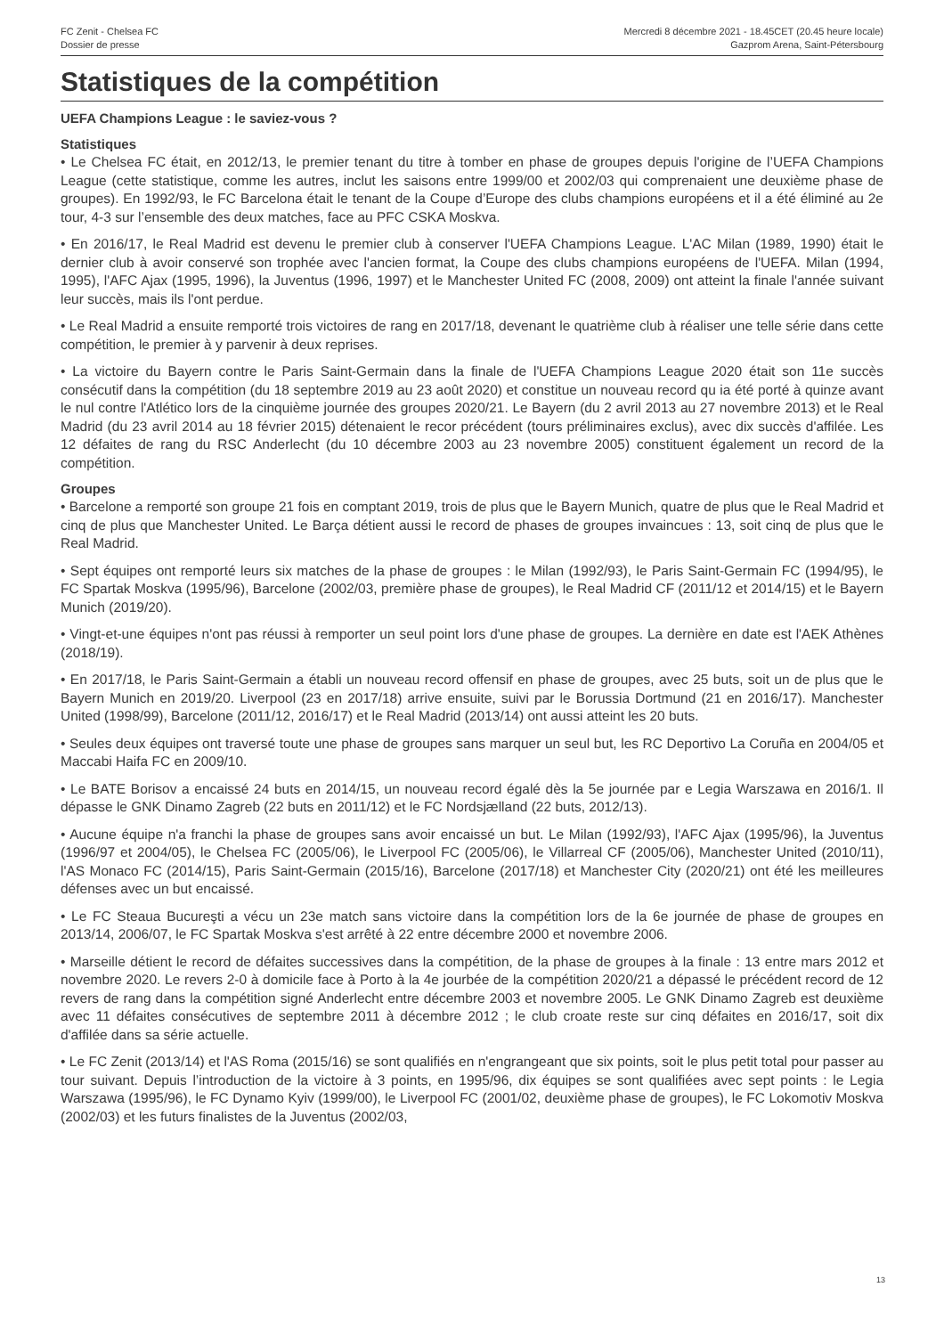FC Zenit - Chelsea FC
Dossier de presse
Mercredi 8 décembre 2021 - 18.45CET (20.45 heure locale)
Gazprom Arena, Saint-Pétersbourg
Statistiques de la compétition
UEFA Champions League : le saviez-vous ?
Statistiques
• Le Chelsea FC était, en 2012/13, le premier tenant du titre à tomber en phase de groupes depuis l'origine de l’UEFA Champions League (cette statistique, comme les autres, inclut les saisons entre 1999/00 et 2002/03 qui comprenaient une deuxième phase de groupes). En 1992/93, le FC Barcelona était le tenant de la Coupe d’Europe des clubs champions européens et il a été éliminé au 2e tour, 4-3 sur l’ensemble des deux matches, face au PFC CSKA Moskva.
• En 2016/17, le Real Madrid est devenu le premier club à conserver l'UEFA Champions League. L'AC Milan (1989, 1990) était le dernier club à avoir conservé son trophée avec l'ancien format, la Coupe des clubs champions européens de l'UEFA. Milan (1994, 1995), l'AFC Ajax (1995, 1996), la Juventus (1996, 1997) et le Manchester United FC (2008, 2009) ont atteint la finale l'année suivant leur succès, mais ils l'ont perdue.
• Le Real Madrid a ensuite remporté trois victoires de rang en 2017/18, devenant le quatrième club à réaliser une telle série dans cette compétition, le premier à y parvenir à deux reprises.
• La victoire du Bayern contre le Paris Saint-Germain dans la finale de l'UEFA Champions League 2020 était son 11e succès consécutif dans la compétition (du 18 septembre 2019 au 23 août 2020) et constitue un nouveau record qu ia été porté à quinze avant le nul contre l'Atlético lors de la cinquième journée des groupes 2020/21. Le Bayern (du 2 avril 2013 au 27 novembre 2013) et le Real Madrid (du 23 avril 2014 au 18 février 2015) détenaient le recor précédent (tours préliminaires exclus), avec dix succès d'affilée. Les 12 défaites de rang du RSC Anderlecht (du 10 décembre 2003 au 23 novembre 2005) constituent également un record de la compétition.
Groupes
• Barcelone a remporté son groupe 21 fois en comptant 2019, trois de plus que le Bayern Munich, quatre de plus que le Real Madrid et cinq de plus que Manchester United. Le Barça détient aussi le record de phases de groupes invaincues : 13, soit cinq de plus que le Real Madrid.
• Sept équipes ont remporté leurs six matches de la phase de groupes : le Milan (1992/93), le Paris Saint-Germain FC (1994/95), le FC Spartak Moskva (1995/96), Barcelone (2002/03, première phase de groupes), le Real Madrid CF (2011/12 et 2014/15) et le Bayern Munich (2019/20).
• Vingt-et-une équipes n'ont pas réussi à remporter un seul point lors d'une phase de groupes. La dernière en date est l'AEK Athènes (2018/19).
• En 2017/18, le Paris Saint-Germain a établi un nouveau record offensif en phase de groupes, avec 25 buts, soit un de plus que le Bayern Munich en 2019/20. Liverpool (23 en 2017/18) arrive ensuite, suivi par le Borussia Dortmund (21 en 2016/17). Manchester United (1998/99), Barcelone (2011/12, 2016/17) et le Real Madrid (2013/14) ont aussi atteint les 20 buts.
• Seules deux équipes ont traversé toute une phase de groupes sans marquer un seul but, les RC Deportivo La Coruña en 2004/05 et Maccabi Haifa FC en 2009/10.
• Le BATE Borisov a encaissé 24 buts en 2014/15, un nouveau record égalé dès la 5e journée par e Legia Warszawa en 2016/1. Il dépasse le GNK Dinamo Zagreb (22 buts en 2011/12) et le FC Nordsjælland (22 buts, 2012/13).
• Aucune équipe n'a franchi la phase de groupes sans avoir encaissé un but. Le Milan (1992/93), l'AFC Ajax (1995/96), la Juventus (1996/97 et 2004/05), le Chelsea FC (2005/06), le Liverpool FC (2005/06), le Villarreal CF (2005/06), Manchester United (2010/11), l'AS Monaco FC (2014/15), Paris Saint-Germain (2015/16), Barcelone (2017/18) et Manchester City (2020/21) ont été les meilleures défenses avec un but encaissé.
• Le FC Steaua Bucureşti a vécu un 23e match sans victoire dans la compétition lors de la 6e journée de phase de groupes en 2013/14, 2006/07, le FC Spartak Moskva s'est arrêté à 22 entre décembre 2000 et novembre 2006.
• Marseille détient le record de défaites successives dans la compétition, de la phase de groupes à la finale : 13 entre mars 2012 et novembre 2020. Le revers 2-0 à domicile face à Porto à la 4e jourbée de la compétition 2020/21 a dépassé le précédent record de 12 revers de rang dans la compétition signé Anderlecht entre décembre 2003 et novembre 2005. Le GNK Dinamo Zagreb est deuxième avec 11 défaites consécutives de septembre 2011 à décembre 2012 ; le club croate reste sur cinq défaites en 2016/17, soit dix d'affilée dans sa série actuelle.
• Le FC Zenit (2013/14) et l'AS Roma (2015/16) se sont qualifiés en n'engrangeant que six points, soit le plus petit total pour passer au tour suivant. Depuis l’introduction de la victoire à 3 points, en 1995/96, dix équipes se sont qualifiées avec sept points : le Legia Warszawa (1995/96), le FC Dynamo Kyiv (1999/00), le Liverpool FC (2001/02, deuxième phase de groupes), le FC Lokomotiv Moskva (2002/03) et les futurs finalistes de la Juventus (2002/03,
13